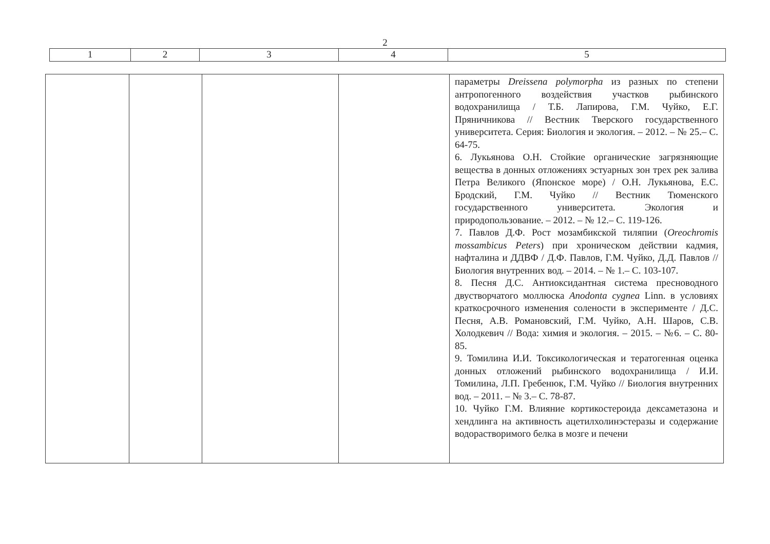2
| 1 | 2 | 3 | 4 | 5 |
| | | | | параметры Dreissena polymorpha из разных по степени антропогенного воздействия участков рыбинского водохранилища / Т.Б. Лапирова, Г.М. Чуйко, Е.Г. Пряничникова // Вестник Тверского государственного университета. Серия: Биология и экология. – 2012. – № 25.– С. 64-75. 6. Лукьянова О.Н. Стойкие органические загрязняющие вещества в донных отложениях эстуарных зон трех рек залива Петра Великого (Японское море) / О.Н. Лукьянова, Е.С. Бродский, Г.М. Чуйко // Вестник Тюменского государственного университета. Экология и природопользование. – 2012. – № 12.– С. 119-126. 7. Павлов Д.Ф. Рост мозамбикской тиляпии ( Oreochromis mossambicus Peters ) при хроническом действии кадмия, нафталина и ДДВФ / Д.Ф. Павлов, Г.М. Чуйко, Д.Д. Павлов // Биология внутренних вод. – 2014. – № 1.– С. 103-107. 8. Песня Д.С. Антиоксидантная система пресноводного двустворчатого моллюска Anodonta cygnea Linn. в условиях краткосрочного изменения солености в эксперименте / Д.С. Песня, А.В. Романовский, Г.М. Чуйко, А.Н. Шаров, С.В. Холодкевич // Вода: химия и экология. – 2015. – №6. – С. 80-85. 9. Томилина И.И. Токсикологическая и тератогенная оценка донных отложений рыбинского водохранилища / И.И. Томилина, Л.П. Гребенюк, Г.М. Чуйко // Биология внутренних вод. – 2011. – № 3.– С. 78-87. 10. Чуйко Г.М. Влияние кортикостероида дексаметазона и хендлинга на активность ацетилхолинэстеразы и содержание водорастворимого белка в мозге и печени |